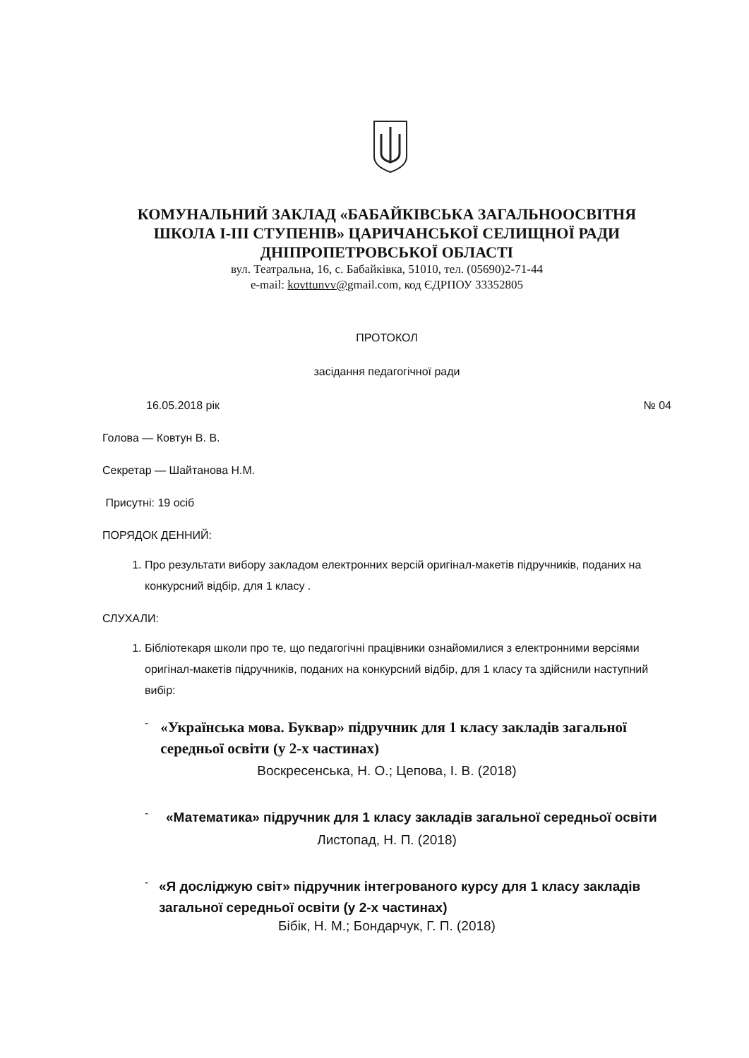КОМУНАЛЬНИЙ ЗАКЛАД «БАБАЙКІВСЬКА ЗАГАЛЬНООСВІТНЯ
ШКОЛА І-ІІІ СТУПЕНІВ» ЦАРИЧАНСЬКОЇ СЕЛИЩНОЇ РАДИ
ДНІПРОПЕТРОВСЬКОЇ ОБЛАСТІ
вул. Театральна, 16, с. Бабайківка, 51010, тел. (05690)2-71-44
e-mail: kovttunvv@gmail.com, код ЄДРПОУ 33352805
ПРОТОКОЛ
засідання педагогічної ради
16.05.2018 рік № 04
Голова — Ковтун В. В.
Секретар — Шайтанова Н.М.
Присутні: 19 осіб
ПОРЯДОК ДЕННИЙ:
1. Про результати вибору закладом електронних версій оригінал-макетів підручників, поданих на конкурсний відбір, для 1 класу .
СЛУХАЛИ:
1. Бібліотекаря школи про те, що педагогічні працівники ознайомилися з електронними версіями оригінал-макетів підручників, поданих на конкурсний відбір, для 1 класу та здійснили наступний вибір:
-
«Українська мова. Буквар» підручник для 1 класу закладів загальної середньої освіти (у 2-х частинах)
Воскресенська, Н. О.; Цепова, І. В. (2018)
-
«Математика» підручник для 1 класу закладів загальної середньої освіти
Листопад, Н. П. (2018)
-
«Я досліджую світ» підручник інтегрованого курсу для 1 класу закладів загальної середньої освіти (у 2-х частинах)
Бібік, Н. М.; Бондарчук, Г. П. (2018)